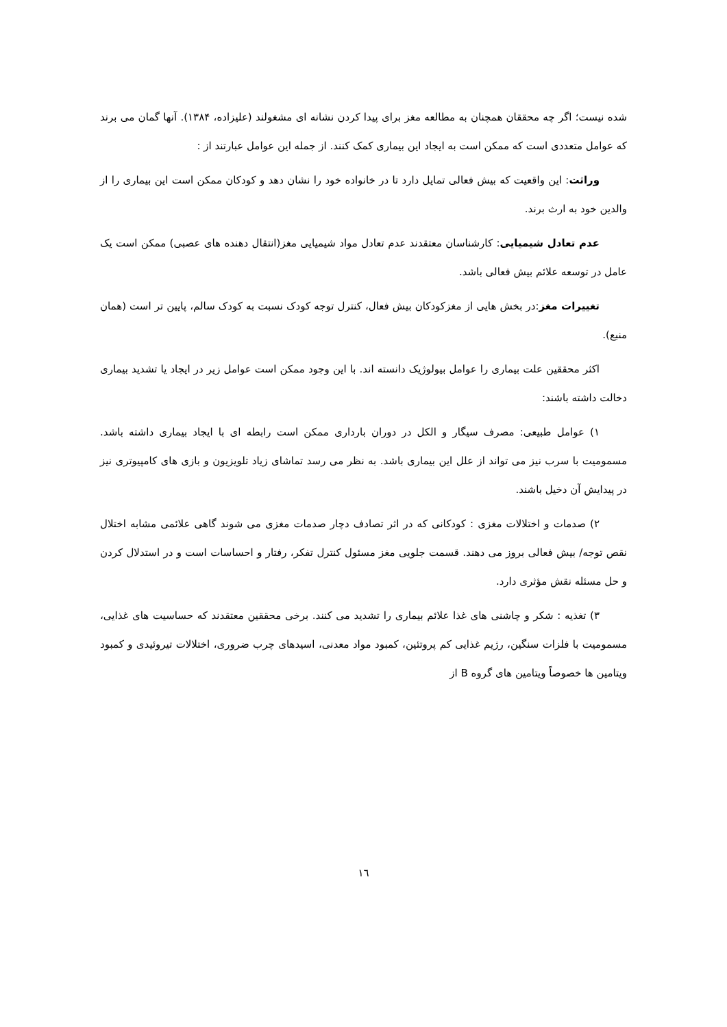شده نیست؛ اگر چه محققان همچنان به مطالعه مغز برای پیدا کردن نشانه ای مشغولند (علیزاده، ۱۳۸۴). آنها گمان می برند که عوامل متعددی است که ممکن است به ایجاد این بیماری کمک کنند. از جمله این عوامل عبارتند از :
وراثت: این واقعیت که بیش فعالی تمایل دارد تا در خانواده خود را نشان دهد و کودکان ممکن است این بیماری را از والدین خود به ارث برند.
عدم تعادل شیمیایی: کارشناسان معتقدند عدم تعادل مواد شیمیایی مغز(انتقال دهنده های عصبی) ممکن است یک عامل در توسعه علائم بیش فعالی باشد.
تغییرات مغز:در بخش هایی از مغزکودکان بیش فعال، کنترل توجه کودک نسبت به کودک سالم، پایین تر است (همان منبع).
اکثر محققین علت بیماری را عوامل بیولوژیک دانسته اند. با این وجود ممکن است عوامل زیر در ایجاد یا تشدید بیماری دخالت داشته باشند:
۱) عوامل طبیعی: مصرف سیگار و الکل در دوران بارداری ممکن است رابطه ای با ایجاد بیماری داشته باشد. مسمومیت با سرب نیز می تواند از علل این بیماری باشد. به نظر می رسد تماشای زیاد تلویزیون و بازی های کامپیوتری نیز در پیدایش آن دخیل باشند.
۲) صدمات و اختلالات مغزی : کودکانی که در اثر تصادف دچار صدمات مغزی می شوند گاهی علائمی مشابه اختلال نقص توجه/ بیش فعالی بروز می دهند. قسمت جلویی مغز مسئول کنترل تفکر، رفتار و احساسات است و در استدلال کردن و حل مسئله نقش مؤثری دارد.
۳) تغذیه : شکر و چاشنی های غذا علائم بیماری را تشدید می کنند. برخی محققین معتقدند که حساسیت های غذایی، مسمومیت با فلزات سنگین، رژیم غذایی کم پروتئین، کمبود مواد معدنی، اسیدهای چرب ضروری، اختلالات تیروئیدی و کمبود ویتامین ها خصوصاً ویتامین های گروه B از
۱٦